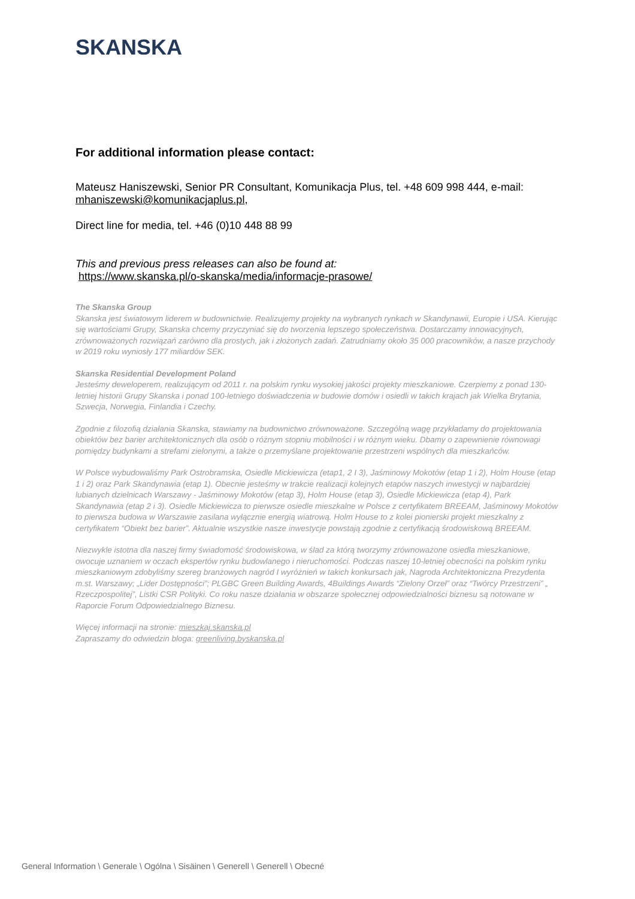SKANSKA
For additional information please contact:
Mateusz Haniszewski, Senior PR Consultant, Komunikacja Plus, tel. +48 609 998 444, e-mail: mhaniszewski@komunikacjaplus.pl,
Direct line for media, tel. +46 (0)10 448 88 99
This and previous press releases can also be found at:
https://www.skanska.pl/o-skanska/media/informacje-prasowe/
The Skanska Group
Skanska jest światowym liderem w budownictwie. Realizujemy projekty na wybranych rynkach w Skandynawii, Europie i USA. Kierując się wartościami Grupy, Skanska chcemy przyczyniać się do tworzenia lepszego społeczeństwa. Dostarczamy innowacyjnych, zrównoważonych rozwiązań zarówno dla prostych, jak i złożonych zadań. Zatrudniamy około 35 000 pracowników, a nasze przychody w 2019 roku wyniosły 177 miliardów SEK.
Skanska Residential Development Poland
Jesteśmy deweloperem, realizującym od 2011 r. na polskim rynku wysokiej jakości projekty mieszkaniowe. Czerpiemy z ponad 130-letniej historii Grupy Skanska i ponad 100-letniego doświadczenia w budowie domów i osiedli w takich krajach jak Wielka Brytania, Szwecja, Norwegia, Finlandia i Czechy.
Zgodnie z filozofią działania Skanska, stawiamy na budownictwo zrównoważone. Szczególną wagę przykładamy do projektowania obiektów bez barier architektonicznych dla osób o różnym stopniu mobilności i w różnym wieku. Dbamy o zapewnienie równowagi pomiędzy budynkami a strefami zielonymi, a także o przemyślane projektowanie przestrzeni wspólnych dla mieszkańców.
W Polsce wybudowaliśmy Park Ostrobramska, Osiedle Mickiewicza (etap1, 2 I 3), Jaśminowy Mokotów (etap 1 i 2), Holm House (etap 1 i 2) oraz Park Skandynawia (etap 1). Obecnie jesteśmy w trakcie realizacji kolejnych etapów naszych inwestycji w najbardziej lubianych dzielnicach Warszawy - Jaśminowy Mokotów (etap 3), Holm House (etap 3), Osiedle Mickiewicza (etap 4), Park Skandynawia (etap 2 i 3). Osiedle Mickiewicza to pierwsze osiedle mieszkalne w Polsce z certyfikatem BREEAM, Jaśminowy Mokotów to pierwsza budowa w Warszawie zasilana wyłącznie energią wiatrową. Holm House to z kolei pionierski projekt mieszkalny z certyfikatem “Obiekt bez barier”. Aktualnie wszystkie nasze inwestycje powstają zgodnie z certyfikacją środowiskową BREEAM.
Niezwykle istotna dla naszej firmy świadomość środowiskowa, w ślad za którą tworzymy zrównoważone osiedla mieszkaniowe, owocuje uznaniem w oczach ekspertów rynku budowlanego i nieruchomości. Podczas naszej 10-letniej obecności na polskim rynku mieszkaniowym zdobyliśmy szereg branżowych nagród I wyróżnień w takich konkursach jak, Nagroda Architektoniczna Prezydenta m.st. Warszawy; „Lider Dostępności”; PLGBC Green Building Awards, 4Buildings Awards “Zielony Orzeł” oraz “Twórcy Przestrzeni” „ Rzeczpospolitej”, Listki CSR Polityki. Co roku nasze działania w obszarze społecznej odpowiedzialności biznesu są notowane w Raporcie Forum Odpowiedzialnego Biznesu.
Więcej informacji na stronie: mieszkaj.skanska.pl
Zapraszamy do odwiedzin bloga: greenliving.byskanska.pl
General Information \ Generale \ Ogólna \ Sisäinen \ Generell \ Generell \ Obecné